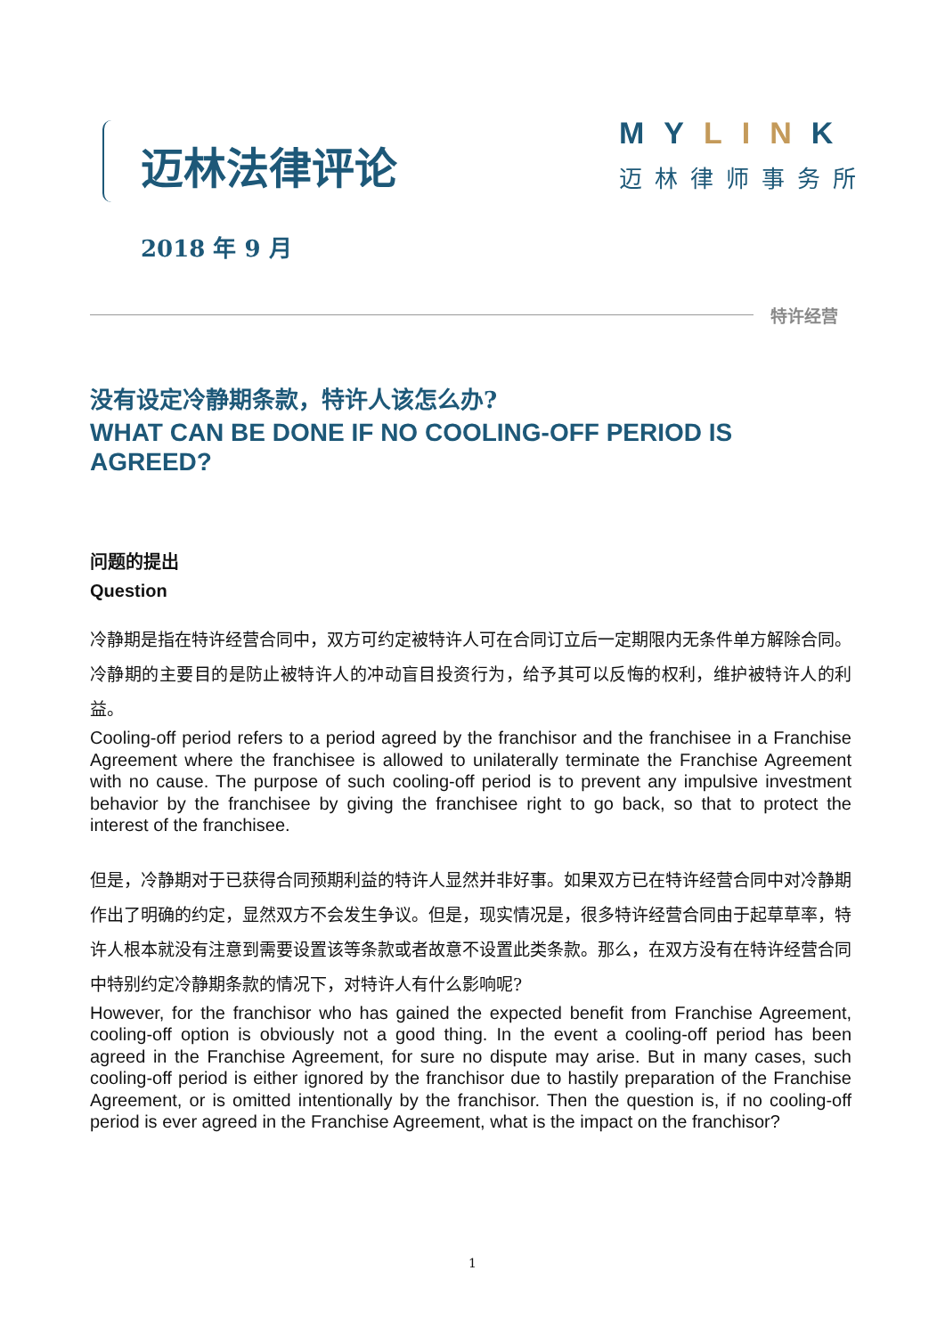迈林法律评论 MYLINK
迈林律师事务所
2018 年 9 月
特许经营
没有设定冷静期条款，特许人该怎么办?
WHAT CAN BE DONE IF NO COOLING-OFF PERIOD IS AGREED?
问题的提出
Question
冷静期是指在特许经营合同中，双方可约定被特许人可在合同订立后一定期限内无条件单方解除合同。冷静期的主要目的是防止被特许人的冲动盲目投资行为，给予其可以反悔的权利，维护被特许人的利益。
Cooling-off period refers to a period agreed by the franchisor and the franchisee in a Franchise Agreement where the franchisee is allowed to unilaterally terminate the Franchise Agreement with no cause. The purpose of such cooling-off period is to prevent any impulsive investment behavior by the franchisee by giving the franchisee right to go back, so that to protect the interest of the franchisee.
但是，冷静期对于已获得合同预期利益的特许人显然并非好事。如果双方已在特许经营合同中对冷静期作出了明确的约定，显然双方不会发生争议。但是，现实情况是，很多特许经营合同由于起草草率，特许人根本就没有注意到需要设置该等条款或者故意不设置此类条款。那么，在双方没有在特许经营合同中特别约定冷静期条款的情况下，对特许人有什么影响呢?
However, for the franchisor who has gained the expected benefit from Franchise Agreement, cooling-off option is obviously not a good thing. In the event a cooling-off period has been agreed in the Franchise Agreement, for sure no dispute may arise. But in many cases, such cooling-off period is either ignored by the franchisor due to hastily preparation of the Franchise Agreement, or is omitted intentionally by the franchisor. Then the question is, if no cooling-off period is ever agreed in the Franchise Agreement, what is the impact on the franchisor?
1